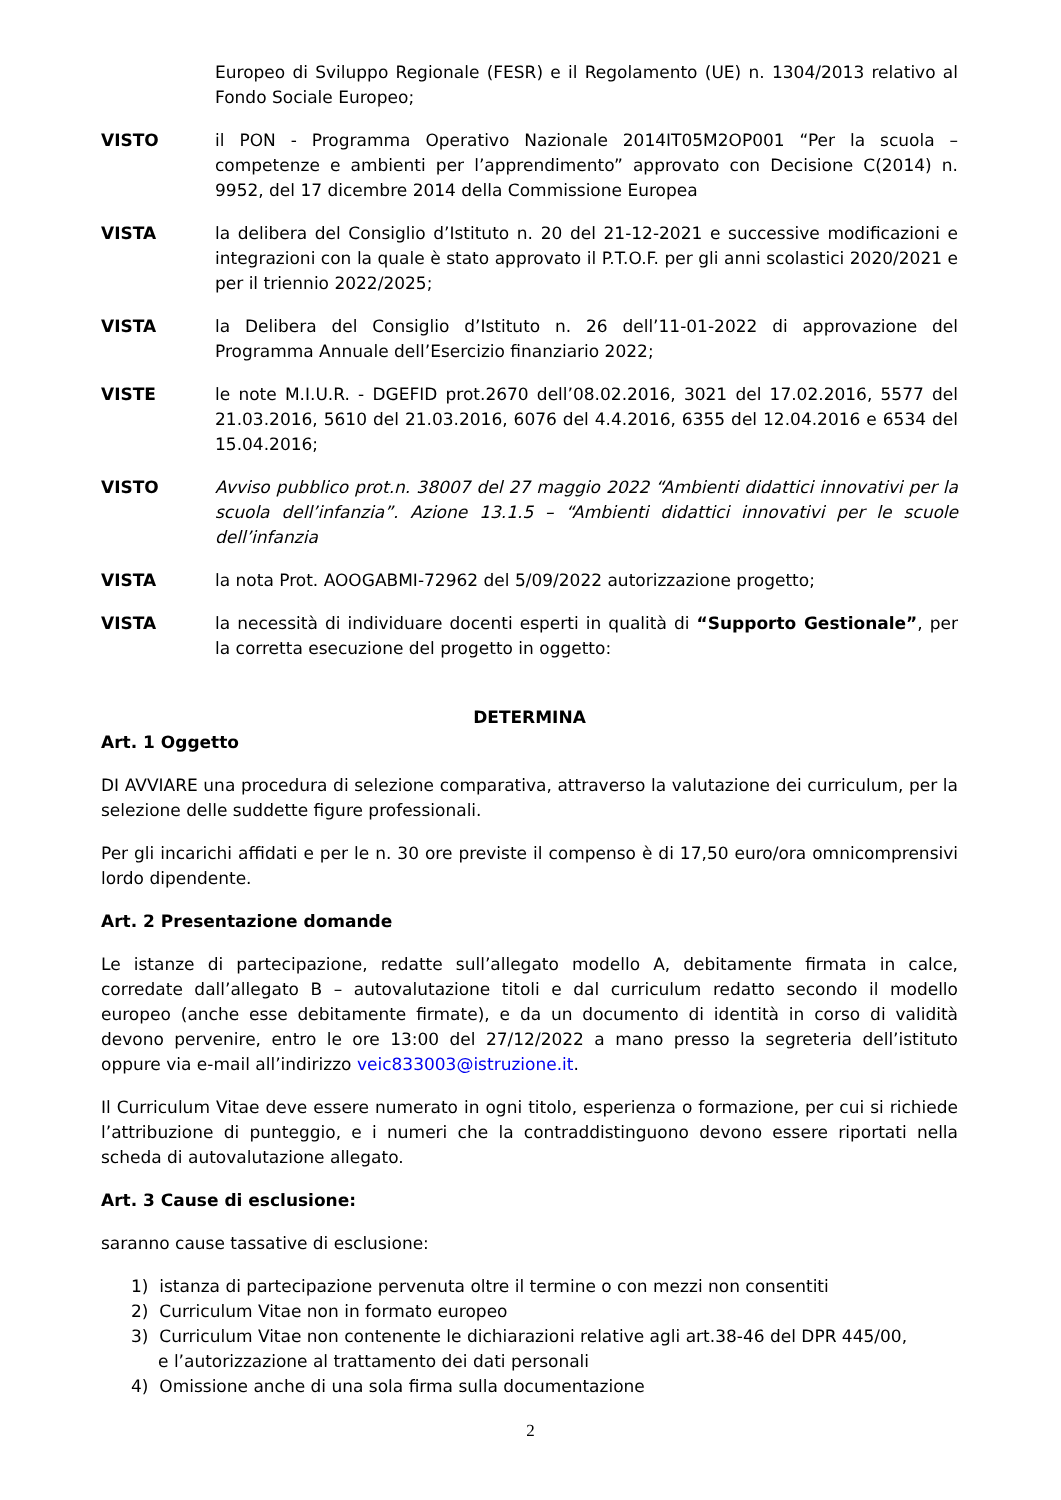Europeo di Sviluppo Regionale (FESR) e il Regolamento (UE) n. 1304/2013 relativo al Fondo Sociale Europeo;
VISTO il PON - Programma Operativo Nazionale 2014IT05M2OP001 “Per la scuola – competenze e ambienti per l’apprendimento” approvato con Decisione C(2014) n. 9952, del 17 dicembre 2014 della Commissione Europea
VISTA la delibera del Consiglio d’Istituto n. 20 del 21-12-2021 e successive modificazioni e integrazioni con la quale è stato approvato il P.T.O.F. per gli anni scolastici 2020/2021 e per il triennio 2022/2025;
VISTA la Delibera del Consiglio d’Istituto n. 26 dell’11-01-2022 di approvazione del Programma Annuale dell’Esercizio finanziario 2022;
VISTE le note M.I.U.R. - DGEFID prot.2670 dell’08.02.2016, 3021 del 17.02.2016, 5577 del 21.03.2016, 5610 del 21.03.2016, 6076 del 4.4.2016, 6355 del 12.04.2016 e 6534 del 15.04.2016;
VISTO Avviso pubblico prot.n. 38007 del 27 maggio 2022 “Ambienti didattici innovativi per la scuola dell’infanzia”. Azione 13.1.5 – “Ambienti didattici innovativi per le scuole dell’infanzia
VISTA la nota Prot. AOOGABMI-72962 del 5/09/2022 autorizzazione progetto;
VISTA la necessità di individuare docenti esperti in qualità di “Supporto Gestionale”, per la corretta esecuzione del progetto in oggetto:
DETERMINA
Art. 1 Oggetto
DI AVVIARE una procedura di selezione comparativa, attraverso la valutazione dei curriculum, per la selezione delle suddette figure professionali.
Per gli incarichi affidati e per le n. 30 ore previste il compenso è di 17,50 euro/ora omnicomprensivi lordo dipendente.
Art. 2 Presentazione domande
Le istanze di partecipazione, redatte sull’allegato modello A, debitamente firmata in calce, corredate dall’allegato B – autovalutazione titoli e dal curriculum redatto secondo il modello europeo (anche esse debitamente firmate), e da un documento di identità in corso di validità devono pervenire, entro le ore 13:00 del 27/12/2022 a mano presso la segreteria dell’istituto oppure via e-mail all’indirizzo veic833003@istruzione.it.
Il Curriculum Vitae deve essere numerato in ogni titolo, esperienza o formazione, per cui si richiede l’attribuzione di punteggio, e i numeri che la contraddistinguono devono essere riportati nella scheda di autovalutazione allegato.
Art. 3 Cause di esclusione:
saranno cause tassative di esclusione:
1) istanza di partecipazione pervenuta oltre il termine o con mezzi non consentiti
2) Curriculum Vitae non in formato europeo
3) Curriculum Vitae non contenente le dichiarazioni relative agli art.38-46 del DPR 445/00,
e l’autorizzazione al trattamento dei dati personali
4) Omissione anche di una sola firma sulla documentazione
2